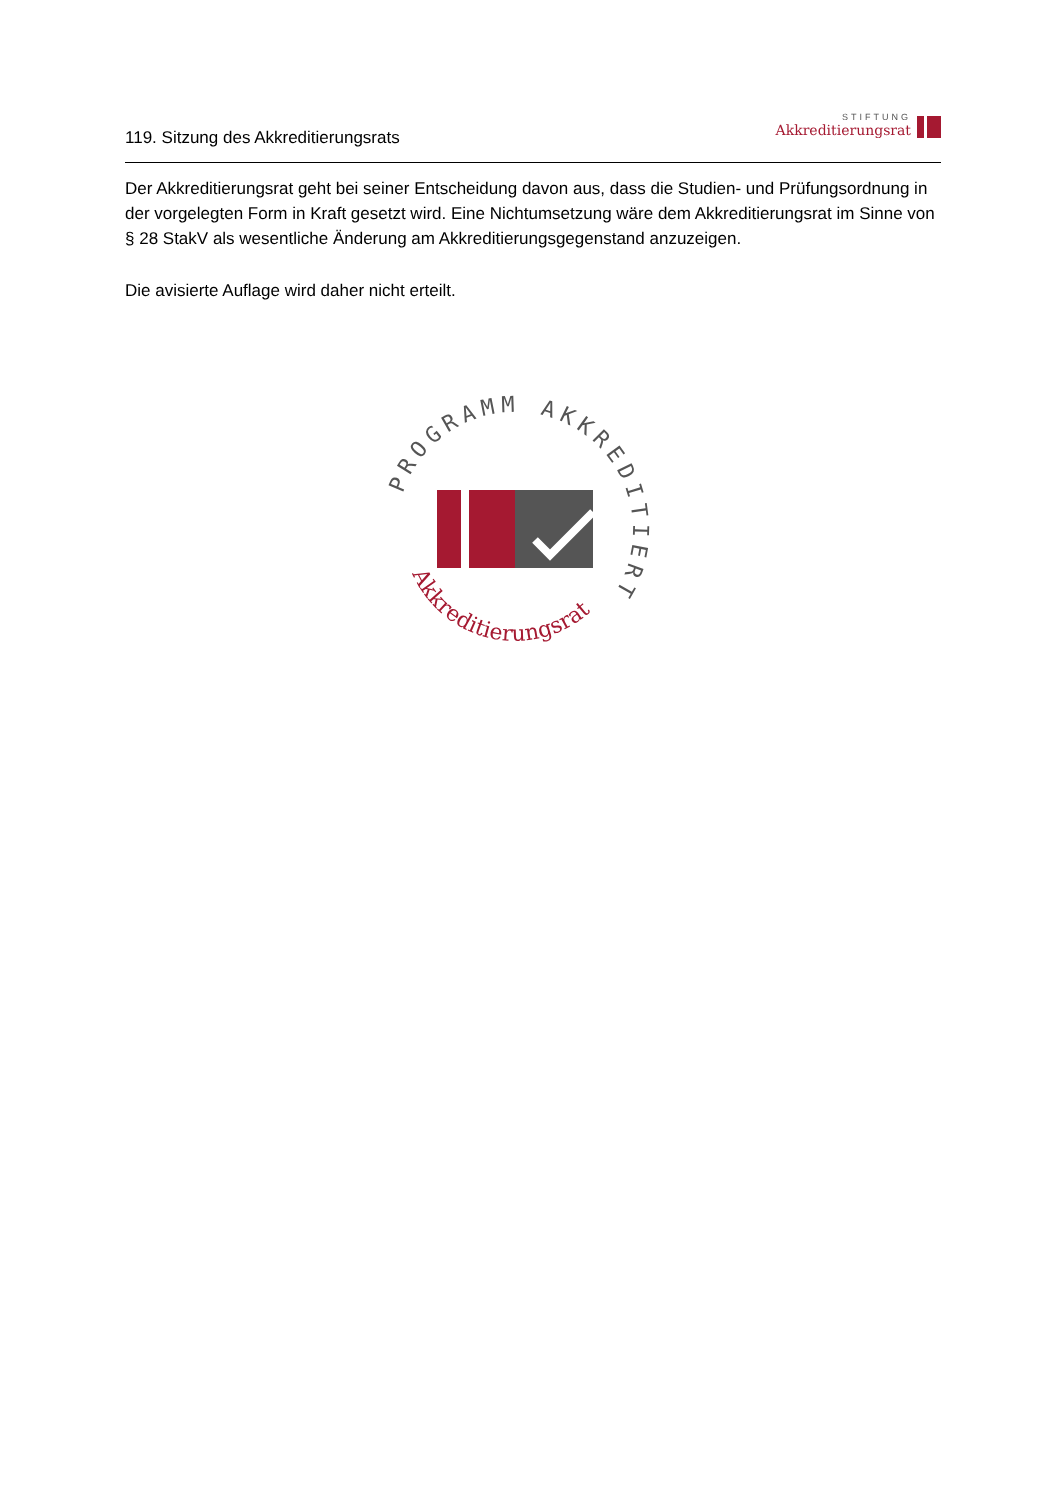119. Sitzung des Akkreditierungsrats
STIFTUNG
Akkreditierungsrat
Der Akkreditierungsrat geht bei seiner Entscheidung davon aus, dass die Studien- und Prüfungsordnung in der vorgelegten Form in Kraft gesetzt wird. Eine Nichtumsetzung wäre dem Akkreditierungsrat im Sinne von § 28 StakV als wesentliche Änderung am Akkreditierungsgegenstand anzuzeigen.
Die avisierte Auflage wird daher nicht erteilt.
PROGRAMM AKKREDITIERT
Akkreditierungsrat